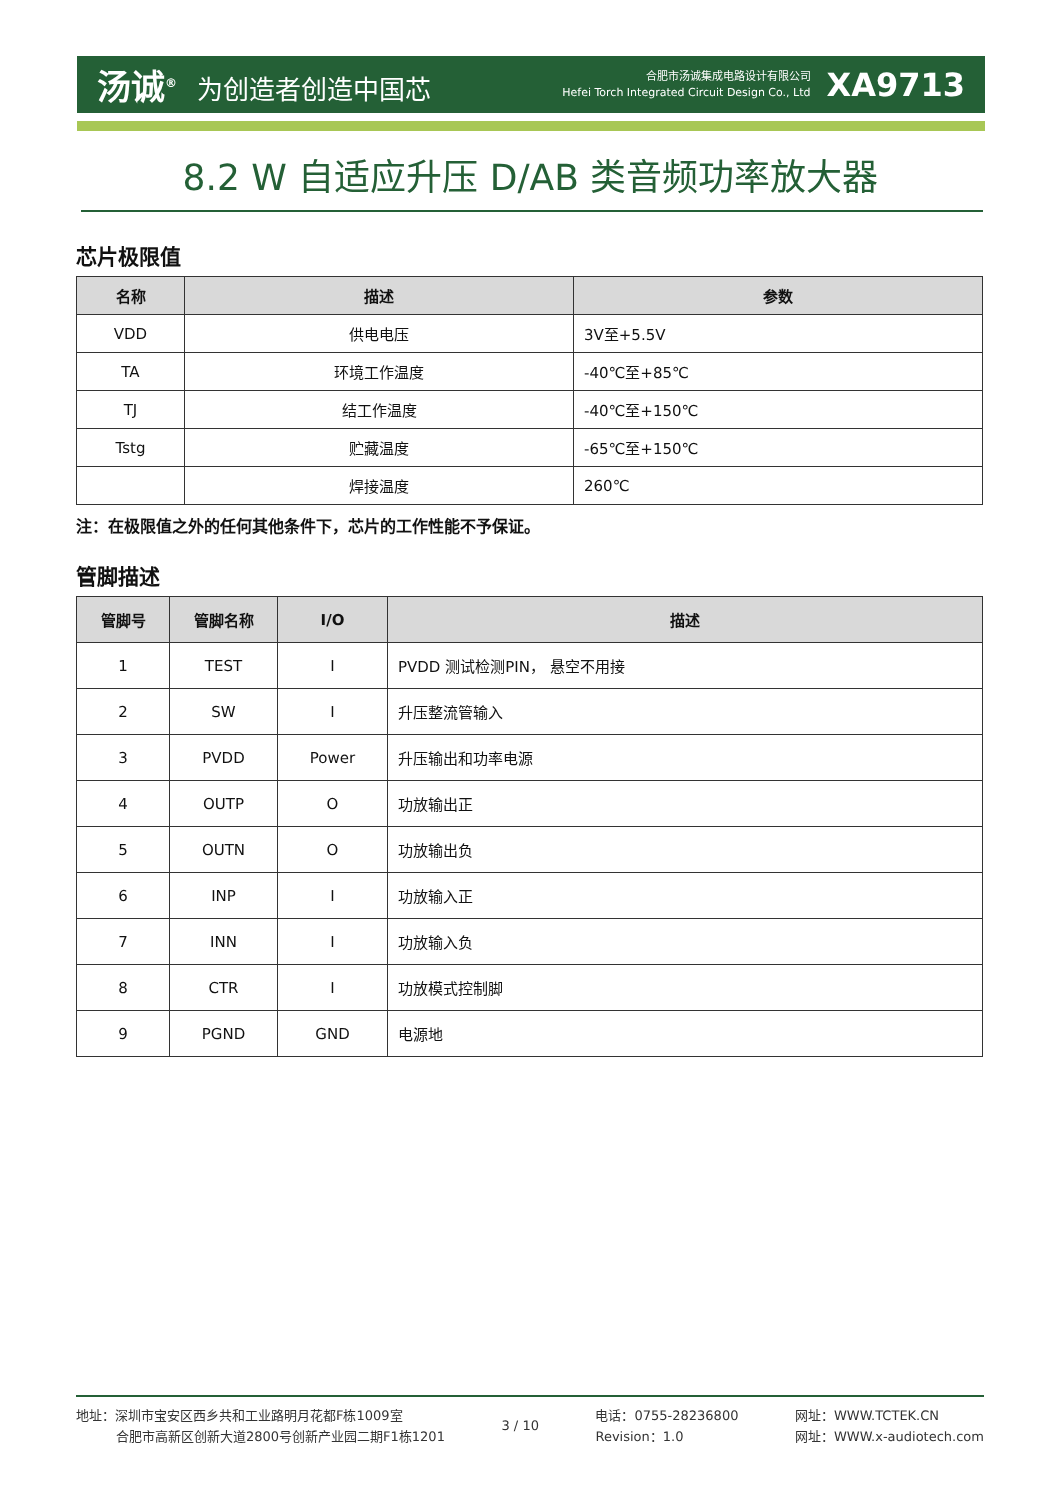汤诚<sup>®</sup> 为创造者创造中国芯
合肥市汤诚集成电路设计有限公司
Hefei Torch Integrated Circuit Design Co., Ltd
XA9713
8.2 W 自适应升压 D/AB 类音频功率放大器
芯片极限值
| 名称 | 描述 | 参数 |
| --- | --- | --- |
| VDD | 供电电压 | 3V至+5.5V |
| TA | 环境工作温度 | -40℃至+85℃ |
| TJ | 结工作温度 | -40℃至+150℃ |
| Tstg | 贮藏温度 | -65℃至+150℃ |
| | 焊接温度 | 260℃ |
注：在极限值之外的任何其他条件下，芯片的工作性能不予保证。
管脚描述
| 管脚号 | 管脚名称 | I/O | 描述 |
| --- | --- | --- | --- |
| 1 | TEST | I | PVDD 测试检测PIN， 悬空不用接 |
| 2 | SW | I | 升压整流管输入 |
| 3 | PVDD | Power | 升压输出和功率电源 |
| 4 | OUTP | O | 功放输出正 |
| 5 | OUTN | O | 功放输出负 |
| 6 | INP | I | 功放输入正 |
| 7 | INN | I | 功放输入负 |
| 8 | CTR | I | 功放模式控制脚 |
| 9 | PGND | GND | 电源地 |
地址：深圳市宝安区西乡共和工业路明月花都F栋1009室
合肥市高新区创新大道2800号创新产业园二期F1栋1201
3 / 10
电话：0755-28236800
Revision：1.0
网址：WWW.TCTEK.CN
网址：WWW.x-audiotech.com